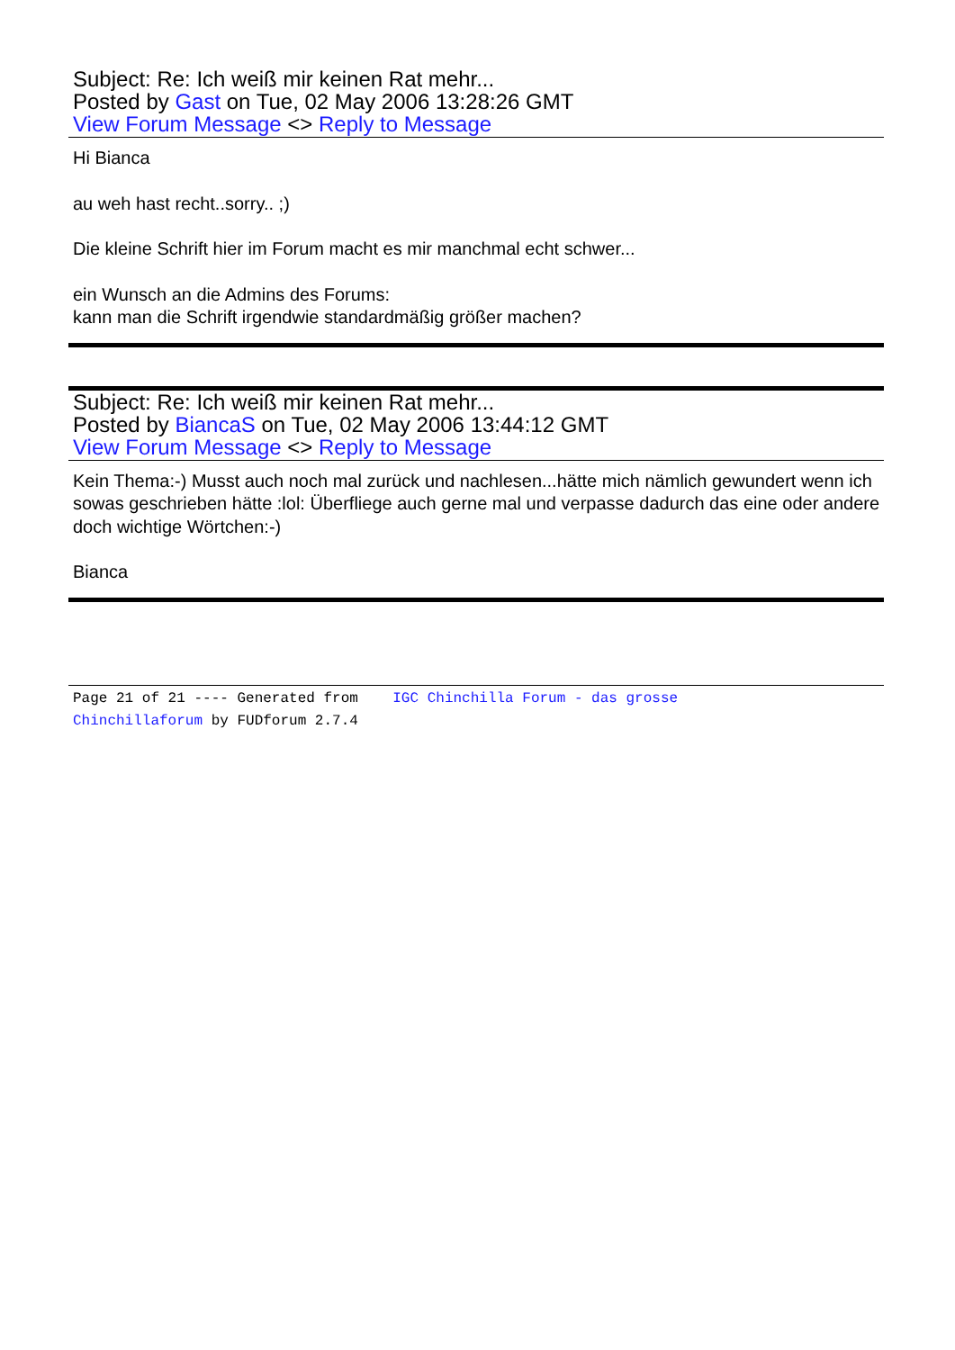Subject: Re: Ich weiß mir keinen Rat mehr...
Posted by Gast on Tue, 02 May 2006 13:28:26 GMT
View Forum Message <> Reply to Message
Hi Bianca
au weh hast recht..sorry.. ;)
Die kleine Schrift hier im Forum macht es mir manchmal echt schwer...
ein Wunsch an die Admins des Forums:
kann man die Schrift irgendwie standardmäßig größer machen?
Subject: Re: Ich weiß mir keinen Rat mehr...
Posted by BiancaS on Tue, 02 May 2006 13:44:12 GMT
View Forum Message <> Reply to Message
Kein Thema:-) Musst auch noch mal zurück und nachlesen...hätte mich nämlich gewundert wenn ich sowas geschrieben hätte :lol: Überfliege auch gerne mal und verpasse dadurch das eine oder andere doch wichtige Wörtchen:-)
Bianca
Page 21 of 21 ---- Generated from IGC Chinchilla Forum - das grosse
Chinchillaforum by FUDforum 2.7.4